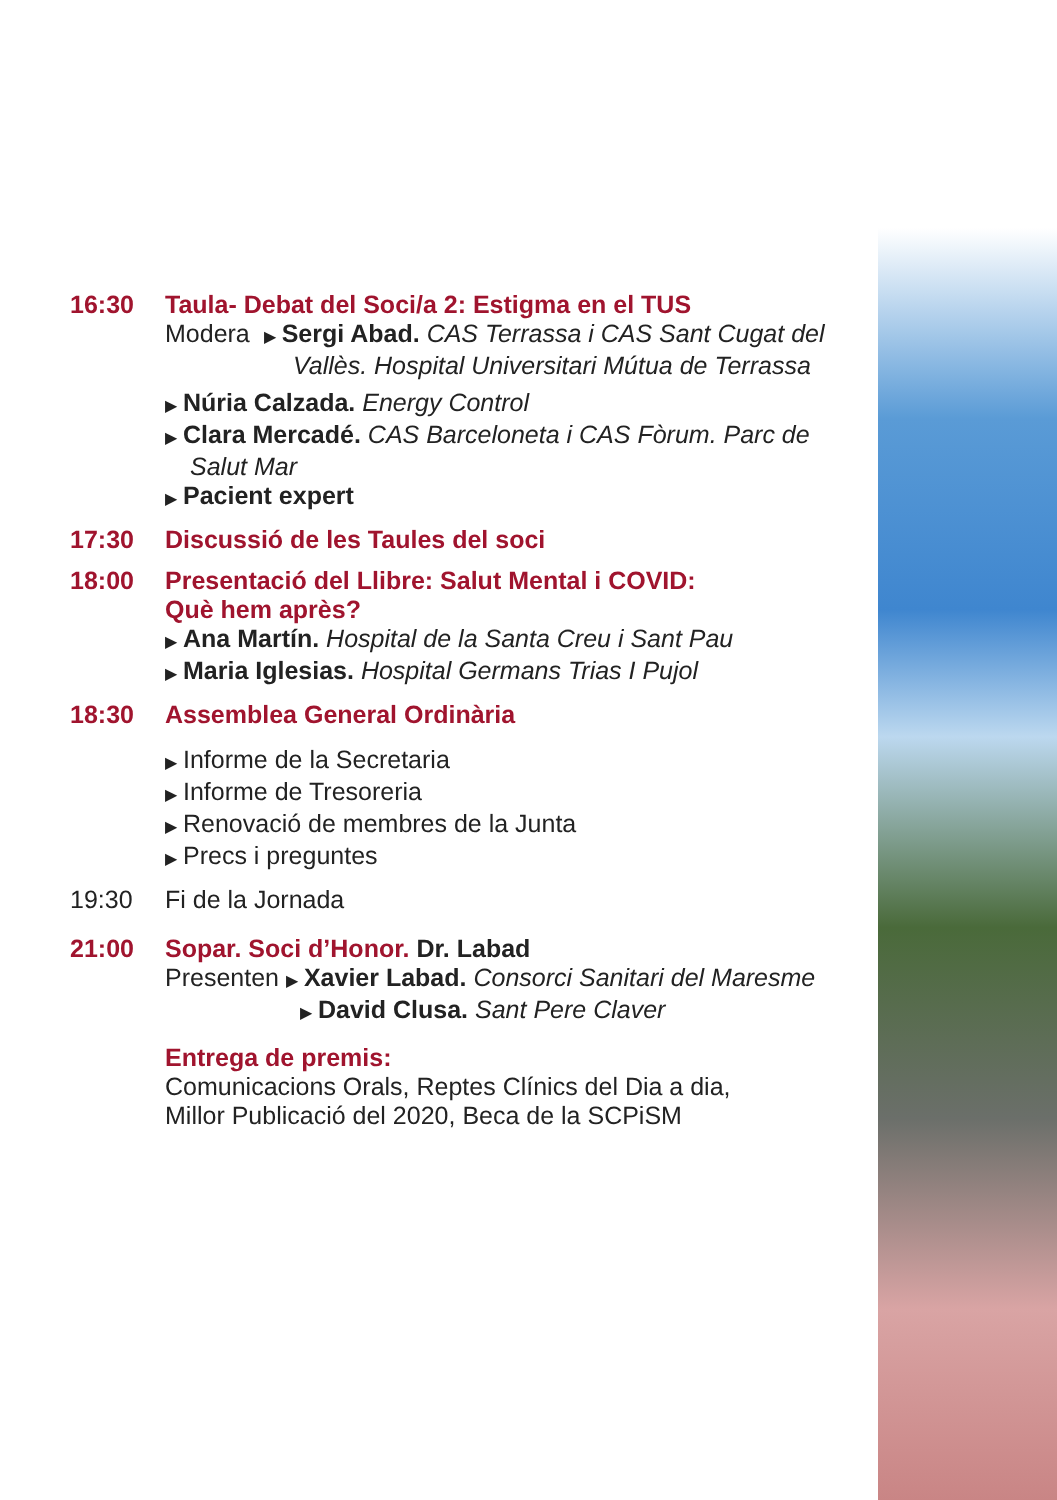16:30 Taula- Debat del Soci/a 2: Estigma en el TUS
Modera ▶ Sergi Abad. CAS Terrassa i CAS Sant Cugat del
Vallès. Hospital Universitari Mútua de Terrassa
▶ Núria Calzada. Energy Control
▶ Clara Mercadé. CAS Barceloneta i CAS Fòrum. Parc de
Salut Mar
▶ Pacient expert
17:30 Discussió de les Taules del soci
18:00 Presentació del Llibre: Salut Mental i COVID:
Què hem après?
▶ Ana Martín. Hospital de la Santa Creu i Sant Pau
▶ Maria Iglesias. Hospital Germans Trias I Pujol
18:30 Assemblea General Ordinària
▶ Informe de la Secretaria
▶ Informe de Tresoreria
▶ Renovació de membres de la Junta
▶ Precs i preguntes
19:30 Fi de la Jornada
21:00 Sopar. Soci d’Honor. Dr. Labad
Presenten ▶ Xavier Labad. Consorci Sanitari del Maresme
▶ David Clusa. Sant Pere Claver
Entrega de premis:
Comunicacions Orals, Reptes Clínics del Dia a dia,
Millor Publicació del 2020, Beca de la SCPiSM